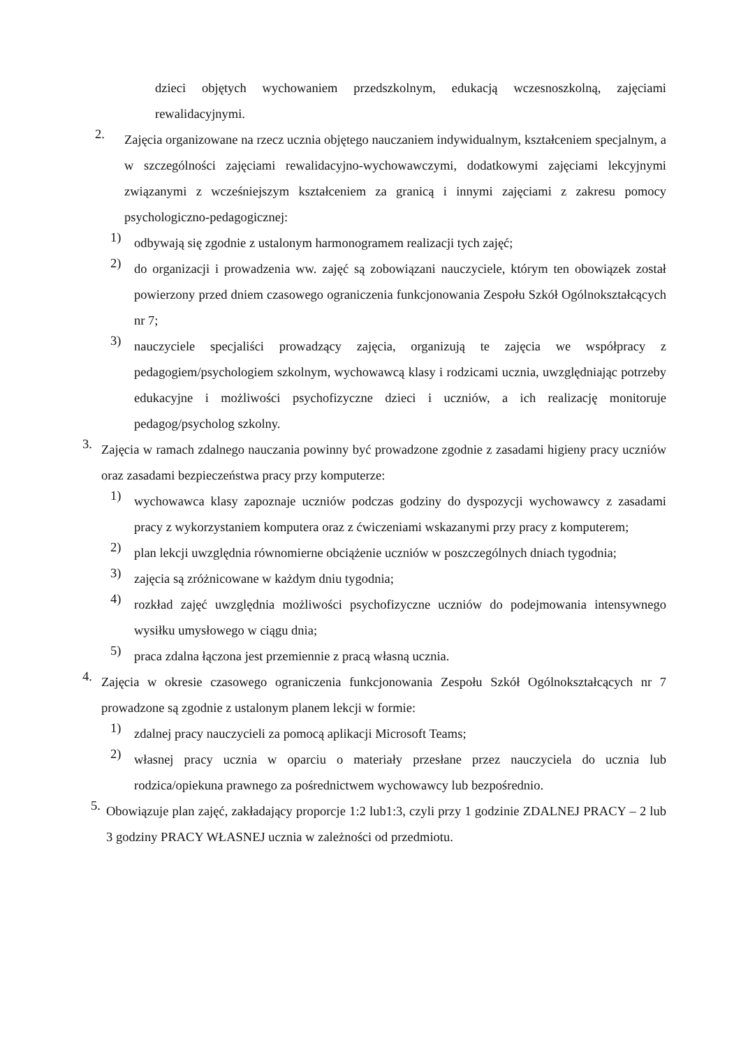dzieci objętych wychowaniem przedszkolnym, edukacją wczesnoszkolną, zajęciami rewalidacyjnymi.
2. Zajęcia organizowane na rzecz ucznia objętego nauczaniem indywidualnym, kształceniem specjalnym, a w szczególności zajęciami rewalidacyjno-wychowawczymi, dodatkowymi zajęciami lekcyjnymi związanymi z wcześniejszym kształceniem za granicą i innymi zajęciami z zakresu pomocy psychologiczno-pedagogicznej:
1) odbywają się zgodnie z ustalonym harmonogramem realizacji tych zajęć;
2) do organizacji i prowadzenia ww. zajęć są zobowiązani nauczyciele, którym ten obowiązek został powierzony przed dniem czasowego ograniczenia funkcjonowania Zespołu Szkół Ogólnokształcących nr 7;
3) nauczyciele specjaliści prowadzący zajęcia, organizują te zajęcia we współpracy z pedagogiem/psychologiem szkolnym, wychowawcą klasy i rodzicami ucznia, uwzględniając potrzeby edukacyjne i możliwości psychofizyczne dzieci i uczniów, a ich realizację monitoruje pedagog/psycholog szkolny.
3. Zajęcia w ramach zdalnego nauczania powinny być prowadzone zgodnie z zasadami higieny pracy uczniów oraz zasadami bezpieczeństwa pracy przy komputerze:
1) wychowawca klasy zapoznaje uczniów podczas godziny do dyspozycji wychowawcy z zasadami pracy z wykorzystaniem komputera oraz z ćwiczeniami wskazanymi przy pracy z komputerem;
2) plan lekcji uwzględnia równomierne obciążenie uczniów w poszczególnych dniach tygodnia;
3) zajęcia są zróżnicowane w każdym dniu tygodnia;
4) rozkład zajęć uwzględnia możliwości psychofizyczne uczniów do podejmowania intensywnego wysiłku umysłowego w ciągu dnia;
5) praca zdalna łączona jest przemiennie z pracą własną ucznia.
4. Zajęcia w okresie czasowego ograniczenia funkcjonowania Zespołu Szkół Ogólnokształcących nr 7 prowadzone są zgodnie z ustalonym planem lekcji w formie:
1) zdalnej pracy nauczycieli za pomocą aplikacji Microsoft Teams;
2) własnej pracy ucznia w oparciu o materiały przesłane przez nauczyciela do ucznia lub rodzica/opiekuna prawnego za pośrednictwem wychowawcy lub bezpośrednio.
5. Obowiązuje plan zajęć, zakładający proporcje 1:2 lub1:3, czyli przy 1 godzinie ZDALNEJ PRACY – 2 lub 3 godziny PRACY WŁASNEJ ucznia w zależności od przedmiotu.